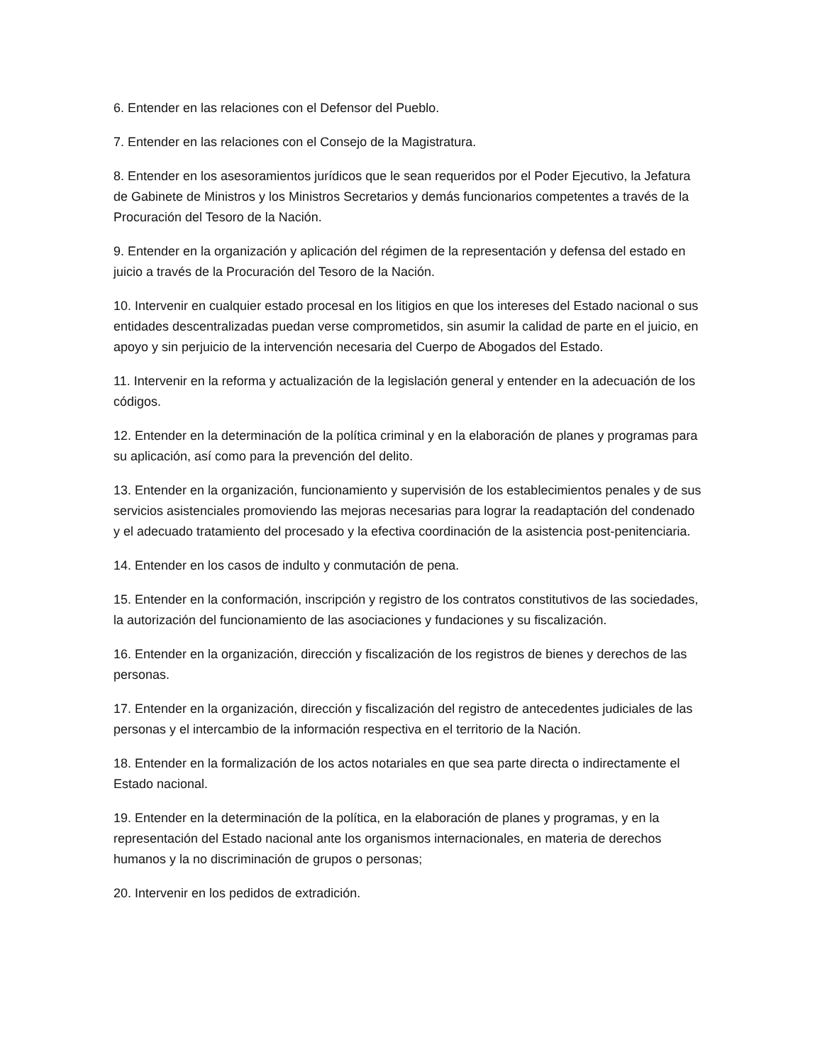6. Entender en las relaciones con el Defensor del Pueblo.
7. Entender en las relaciones con el Consejo de la Magistratura.
8. Entender en los asesoramientos jurídicos que le sean requeridos por el Poder Ejecutivo, la Jefatura de Gabinete de Ministros y los Ministros Secretarios y demás funcionarios competentes a través de la Procuración del Tesoro de la Nación.
9. Entender en la organización y aplicación del régimen de la representación y defensa del estado en juicio a través de la Procuración del Tesoro de la Nación.
10. Intervenir en cualquier estado procesal en los litigios en que los intereses del Estado nacional o sus entidades descentralizadas puedan verse comprometidos, sin asumir la calidad de parte en el juicio, en apoyo y sin perjuicio de la intervención necesaria del Cuerpo de Abogados del Estado.
11. Intervenir en la reforma y actualización de la legislación general y entender en la adecuación de los códigos.
12. Entender en la determinación de la política criminal y en la elaboración de planes y programas para su aplicación, así como para la prevención del delito.
13. Entender en la organización, funcionamiento y supervisión de los establecimientos penales y de sus servicios asistenciales promoviendo las mejoras necesarias para lograr la readaptación del condenado y el adecuado tratamiento del procesado y la efectiva coordinación de la asistencia post-penitenciaria.
14. Entender en los casos de indulto y conmutación de pena.
15. Entender en la conformación, inscripción y registro de los contratos constitutivos de las sociedades, la autorización del funcionamiento de las asociaciones y fundaciones y su fiscalización.
16. Entender en la organización, dirección y fiscalización de los registros de bienes y derechos de las personas.
17. Entender en la organización, dirección y fiscalización del registro de antecedentes judiciales de las personas y el intercambio de la información respectiva en el territorio de la Nación.
18. Entender en la formalización de los actos notariales en que sea parte directa o indirectamente el Estado nacional.
19. Entender en la determinación de la política, en la elaboración de planes y programas, y en la representación del Estado nacional ante los organismos internacionales, en materia de derechos humanos y la no discriminación de grupos o personas;
20. Intervenir en los pedidos de extradición.